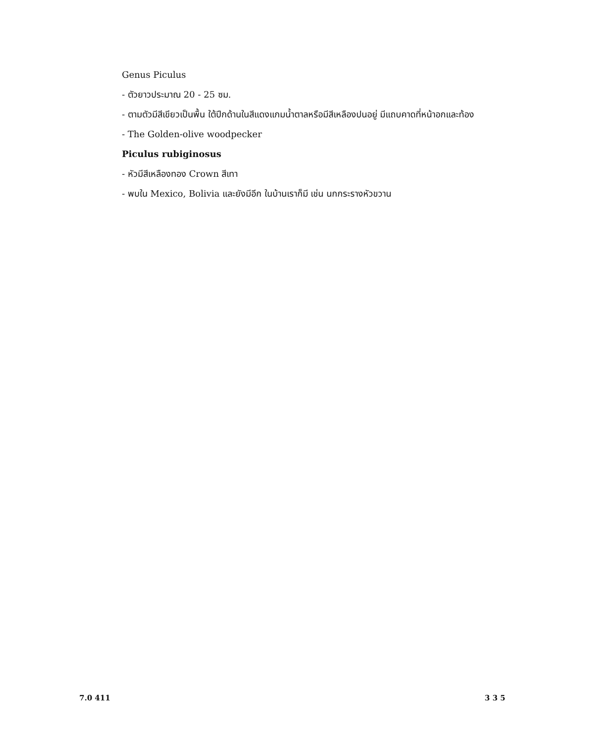Genus Piculus
- ตัวยาวประมาณ 20 - 25 ซม.
- ตามตัวมีสีเขียวเป็นพื้น ใต้ปีกด้านในสีแดงแกมน้ำตาลหรือมีสีเหลืองปนอยู่ มีแถบคาดที่หน้าอกและท้อง
- The Golden-olive woodpecker
Piculus rubiginosus
- หัวมีสีเหลืองทอง Crown สีเทา
- พบใน Mexico, Bolivia และยังมีอีก ในบ้านเราก็มี เช่น นกกระรางหัวขวาน
7.0 411 3 3 5